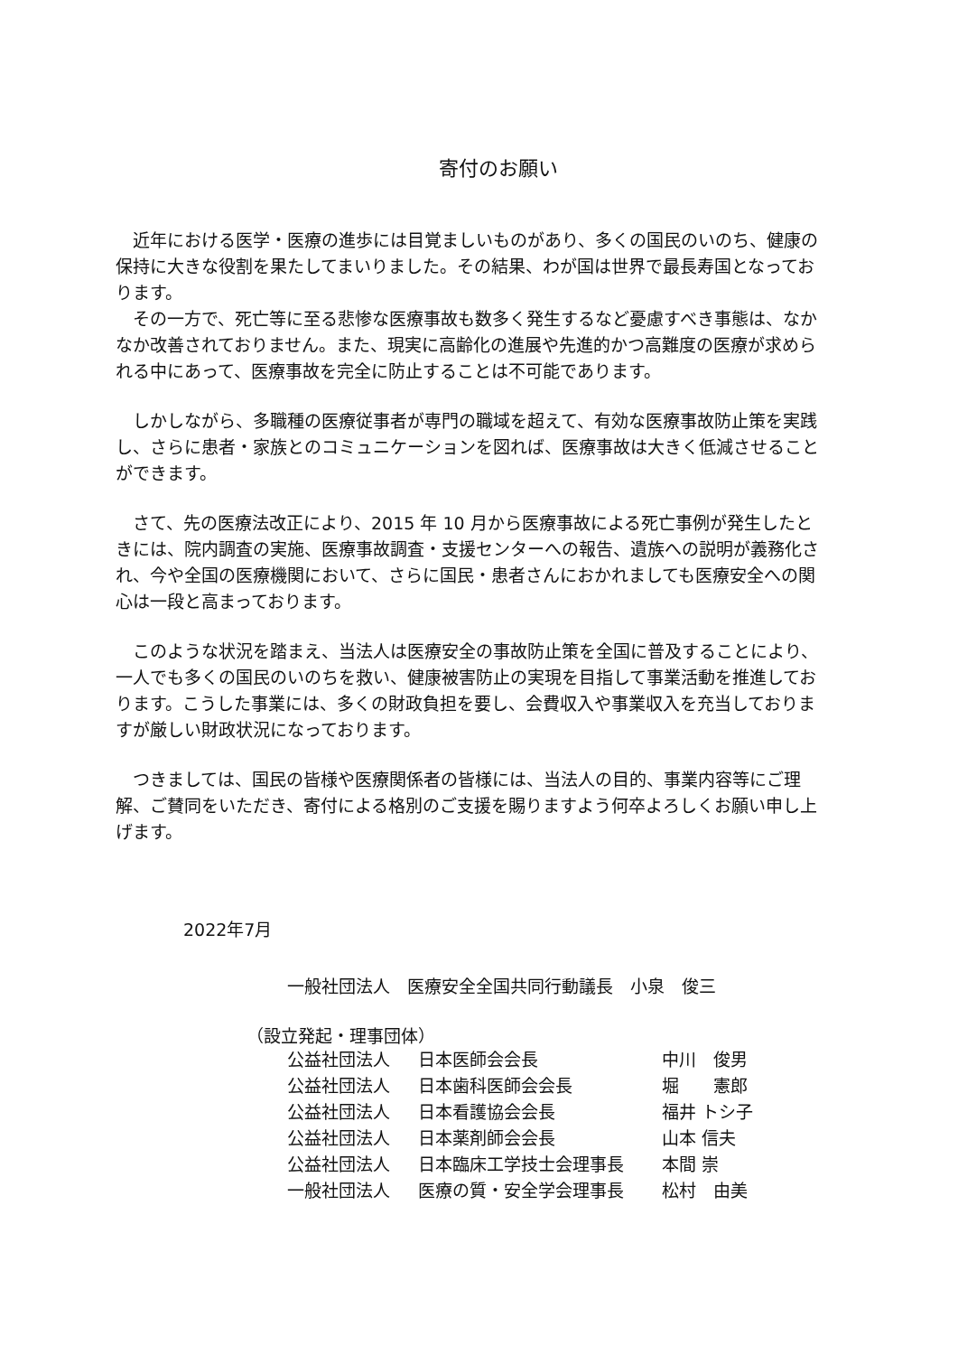寄付のお願い
近年における医学・医療の進歩には目覚ましいものがあり、多くの国民のいのち、健康の保持に大きな役割を果たしてまいりました。その結果、わが国は世界で最長寿国となっております。
その一方で、死亡等に至る悲惨な医療事故も数多く発生するなど憂慮すべき事態は、なかなか改善されておりません。また、現実に高齢化の進展や先進的かつ高難度の医療が求められる中にあって、医療事故を完全に防止することは不可能であります。
しかしながら、多職種の医療従事者が専門の職域を超えて、有効な医療事故防止策を実践し、さらに患者・家族とのコミュニケーションを図れば、医療事故は大きく低減させることができます。
さて、先の医療法改正により、2015 年 10 月から医療事故による死亡事例が発生したときには、院内調査の実施、医療事故調査・支援センターへの報告、遺族への説明が義務化され、今や全国の医療機関において、さらに国民・患者さんにおかれましても医療安全への関心は一段と高まっております。
このような状況を踏まえ、当法人は医療安全の事故防止策を全国に普及することにより、一人でも多くの国民のいのちを救い、健康被害防止の実現を目指して事業活動を推進しております。こうした事業には、多くの財政負担を要し、会費収入や事業収入を充当しておりますが厳しい財政状況になっております。
つきましては、国民の皆様や医療関係者の皆様には、当法人の目的、事業内容等にご理解、ご賛同をいただき、寄付による格別のご支援を賜りますよう何卒よろしくお願い申し上げます。
2022年7月
一般社団法人　医療安全全国共同行動議長　小泉　俊三
（設立発起・理事団体）
| 公益社団法人 | 日本医師会会長 | 中川 俊男 |
| 公益社団法人 | 日本歯科医師会会長 | 堀 憲郎 |
| 公益社団法人 | 日本看護協会会長 | 福井 トシ子 |
| 公益社団法人 | 日本薬剤師会会長 | 山本 信夫 |
| 公益社団法人 | 日本臨床工学技士会理事長 | 本間 崇 |
| 一般社団法人 | 医療の質・安全学会理事長 | 松村 由美 |